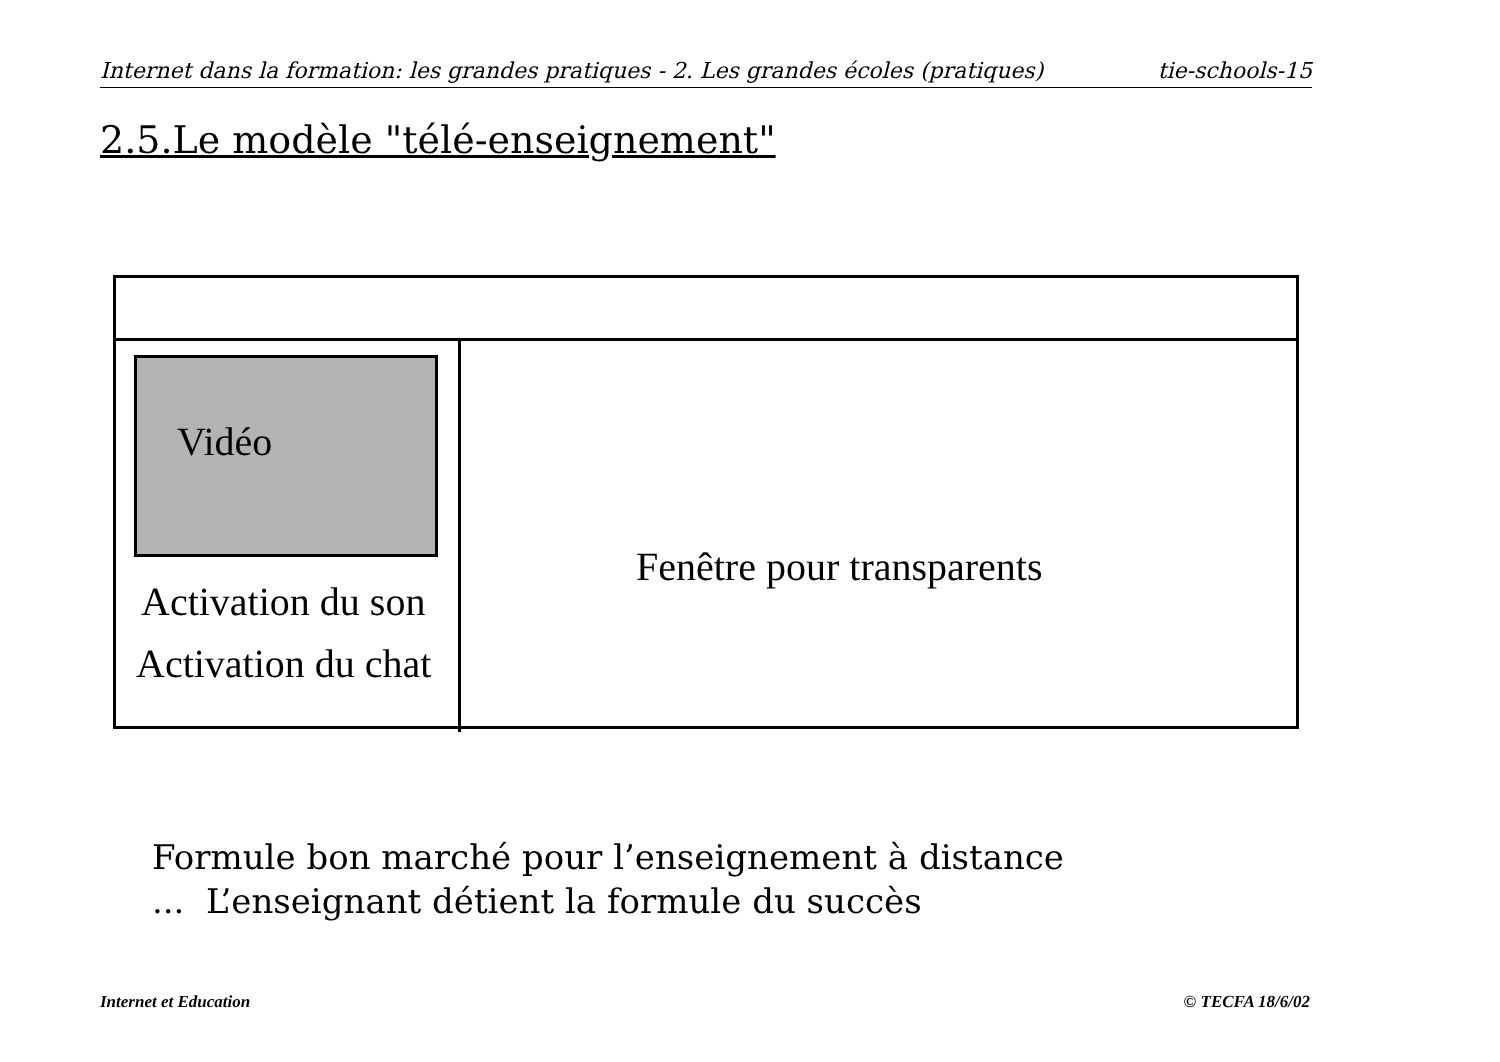Internet dans la formation: les grandes pratiques - 2. Les grandes écoles (pratiques) tie-schools-15
2.5.Le modèle "télé-enseignement"
Vidéo
Activation du son
Activation du chat
Fenêtre pour transparents
Formule bon marché pour l’enseignement à distance
... L’enseignant détient la formule du succès
Internet et Education © TECFA 18/6/02